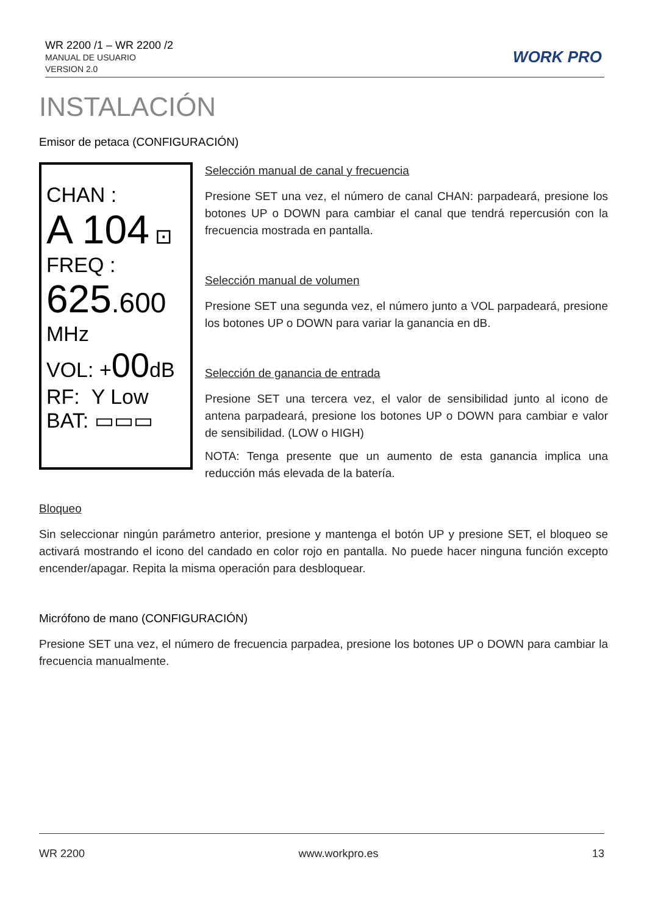WR 2200 /1 – WR 2200 /2
MANUAL DE USUARIO
VERSION 2.0
WORK PRO
INSTALACIÓN
Emisor de petaca (CONFIGURACIÓN)
CHAN :
A 104 ⊡
FREQ :
625.600
MHz
VOL: +00dB
RF: Y Low
BAT: ▭▭▭
Selección manual de canal y frecuencia
Presione SET una vez, el número de canal CHAN: parpadeará, presione los botones UP o DOWN para cambiar el canal que tendrá repercusión con la frecuencia mostrada en pantalla.
Selección manual de volumen
Presione SET una segunda vez, el número junto a VOL parpadeará, presione los botones UP o DOWN para variar la ganancia en dB.
Selección de ganancia de entrada
Presione SET una tercera vez, el valor de sensibilidad junto al icono de antena parpadeará, presione los botones UP o DOWN para cambiar e valor de sensibilidad. (LOW o HIGH)
NOTA: Tenga presente que un aumento de esta ganancia implica una reducción más elevada de la batería.
Bloqueo
Sin seleccionar ningún parámetro anterior, presione y mantenga el botón UP y presione SET, el bloqueo se activará mostrando el icono del candado en color rojo en pantalla. No puede hacer ninguna función excepto encender/apagar. Repita la misma operación para desbloquear.
Micrófono de mano (CONFIGURACIÓN)
Presione SET una vez, el número de frecuencia parpadea, presione los botones UP o DOWN para cambiar la frecuencia manualmente.
WR 2200 www.workpro.es 13